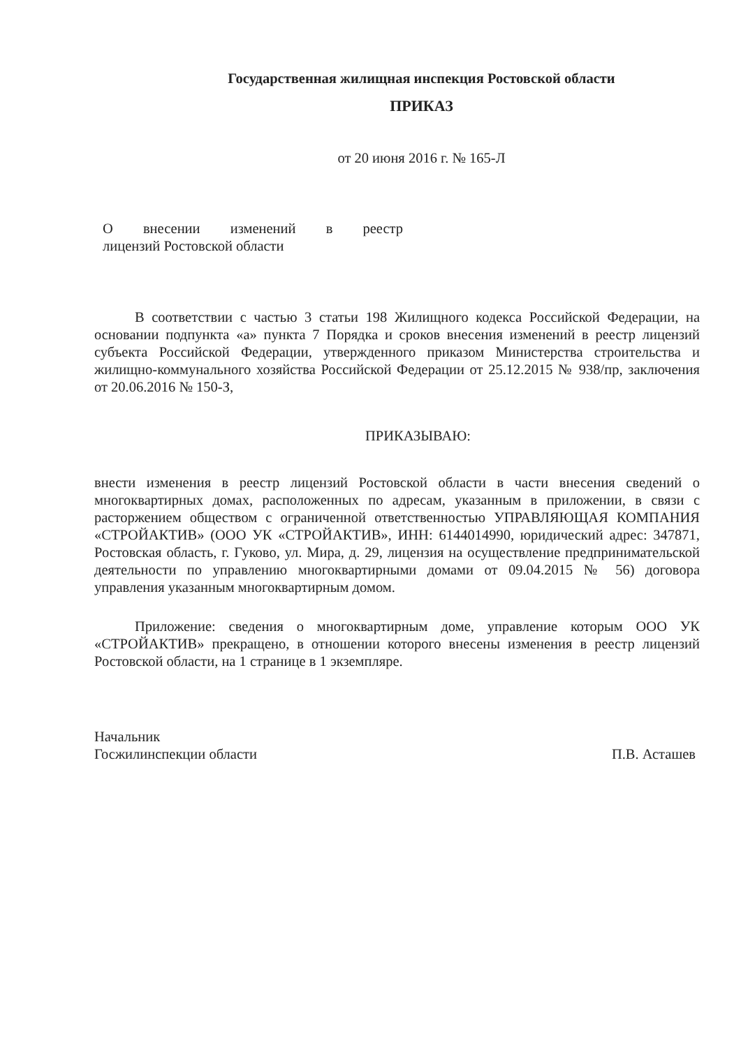Государственная жилищная инспекция Ростовской области
ПРИКАЗ
от 20 июня 2016 г. № 165-Л
О внесении изменений в реестр
лицензий Ростовской области
В соответствии с частью 3 статьи 198 Жилищного кодекса Российской Федерации, на основании подпункта «а» пункта 7 Порядка и сроков внесения изменений в реестр лицензий субъекта Российской Федерации, утвержденного приказом Министерства строительства и жилищно-коммунального хозяйства Российской Федерации от 25.12.2015 № 938/пр, заключения от 20.06.2016 № 150-З,
ПРИКАЗЫВАЮ:
внести изменения в реестр лицензий Ростовской области в части внесения сведений о многоквартирных домах, расположенных по адресам, указанным в приложении, в связи с расторжением обществом с ограниченной ответственностью УПРАВЛЯЮЩАЯ КОМПАНИЯ «СТРОЙАКТИВ» (ООО УК «СТРОЙАКТИВ», ИНН: 6144014990, юридический адрес: 347871, Ростовская область, г. Гуково, ул. Мира, д. 29, лицензия на осуществление предпринимательской деятельности по управлению многоквартирными домами от 09.04.2015 № 56) договора управления указанным многоквартирным домом.
Приложение: сведения о многоквартирным доме, управление которым ООО УК «СТРОЙАКТИВ» прекращено, в отношении которого внесены изменения в реестр лицензий Ростовской области, на 1 странице в 1 экземпляре.
Начальник
Госжилинспекции области
П.В. Асташев